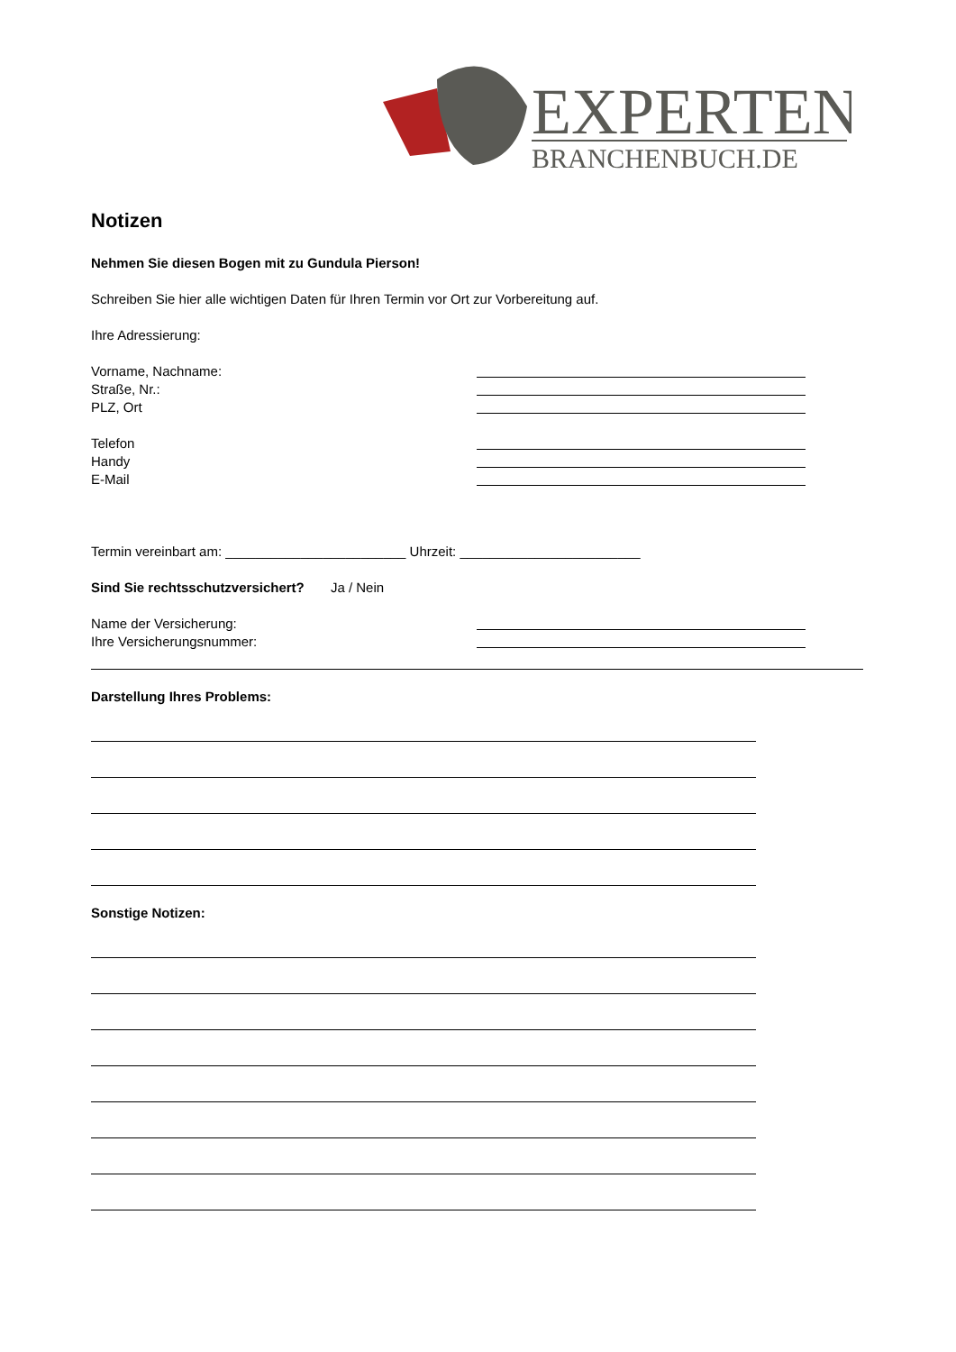EXPERTEN
BRANCHENBUCH.DE
Notizen
Nehmen Sie diesen Bogen mit zu Gundula Pierson!
Schreiben Sie hier alle wichtigen Daten für Ihren Termin vor Ort zur Vorbereitung auf.
Ihre Adressierung:
Vorname, Nachname:
Straße, Nr.:
PLZ, Ort
Telefon
Handy
E-Mail
Termin vereinbart am: ________________________ Uhrzeit: ________________________
Sind Sie rechtsschutzversichert? Ja / Nein
Name der Versicherung:
Ihre Versicherungsnummer:
Darstellung Ihres Problems:
Sonstige Notizen: